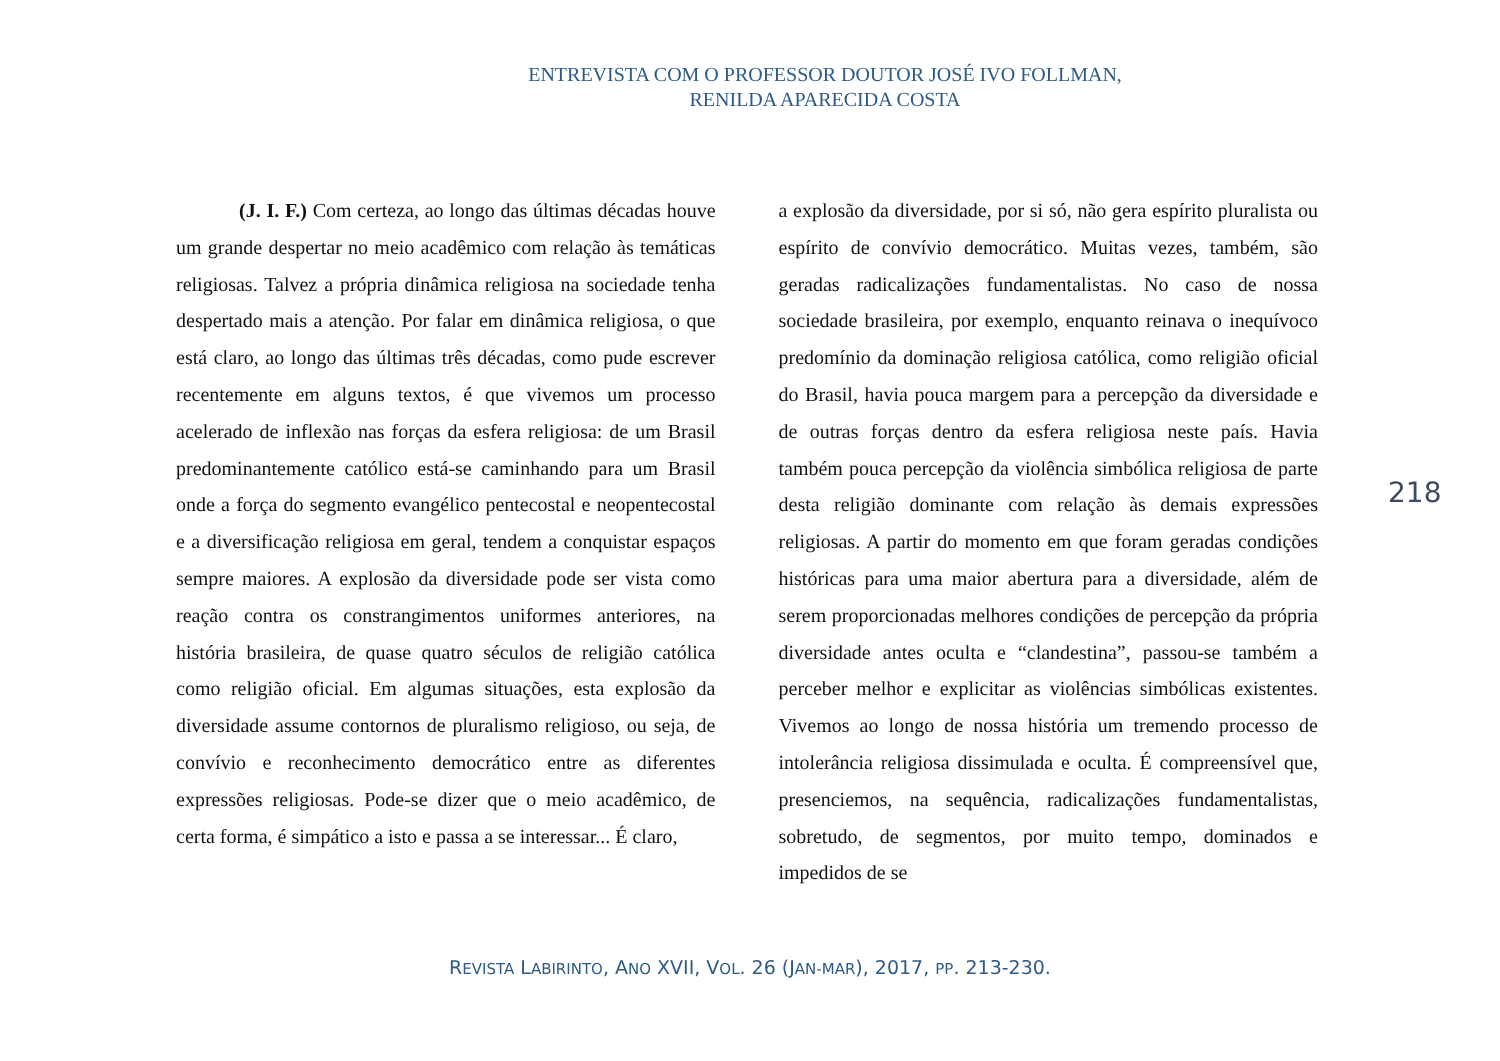ENTREVISTA COM O PROFESSOR DOUTOR JOSÉ IVO FOLLMAN,
RENILDA APARECIDA COSTA
(J. I. F.) Com certeza, ao longo das últimas décadas houve um grande despertar no meio acadêmico com relação às temáticas religiosas. Talvez a própria dinâmica religiosa na sociedade tenha despertado mais a atenção. Por falar em dinâmica religiosa, o que está claro, ao longo das últimas três décadas, como pude escrever recentemente em alguns textos, é que vivemos um processo acelerado de inflexão nas forças da esfera religiosa: de um Brasil predominantemente católico está-se caminhando para um Brasil onde a força do segmento evangélico pentecostal e neopentecostal e a diversificação religiosa em geral, tendem a conquistar espaços sempre maiores. A explosão da diversidade pode ser vista como reação contra os constrangimentos uniformes anteriores, na história brasileira, de quase quatro séculos de religião católica como religião oficial. Em algumas situações, esta explosão da diversidade assume contornos de pluralismo religioso, ou seja, de convívio e reconhecimento democrático entre as diferentes expressões religiosas. Pode-se dizer que o meio acadêmico, de certa forma, é simpático a isto e passa a se interessar... É claro,
a explosão da diversidade, por si só, não gera espírito pluralista ou espírito de convívio democrático. Muitas vezes, também, são geradas radicalizações fundamentalistas. No caso de nossa sociedade brasileira, por exemplo, enquanto reinava o inequívoco predomínio da dominação religiosa católica, como religião oficial do Brasil, havia pouca margem para a percepção da diversidade e de outras forças dentro da esfera religiosa neste país. Havia também pouca percepção da violência simbólica religiosa de parte desta religião dominante com relação às demais expressões religiosas. A partir do momento em que foram geradas condições históricas para uma maior abertura para a diversidade, além de serem proporcionadas melhores condições de percepção da própria diversidade antes oculta e “clandestina”, passou-se também a perceber melhor e explicitar as violências simbólicas existentes. Vivemos ao longo de nossa história um tremendo processo de intolerância religiosa dissimulada e oculta. É compreensível que, presenciemos, na sequência, radicalizações fundamentalistas, sobretudo, de segmentos, por muito tempo, dominados e impedidos de se
218
REVISTA LABIRINTO, ANO XVII, VOL. 26 (JAN-MAR), 2017, PP. 213-230.